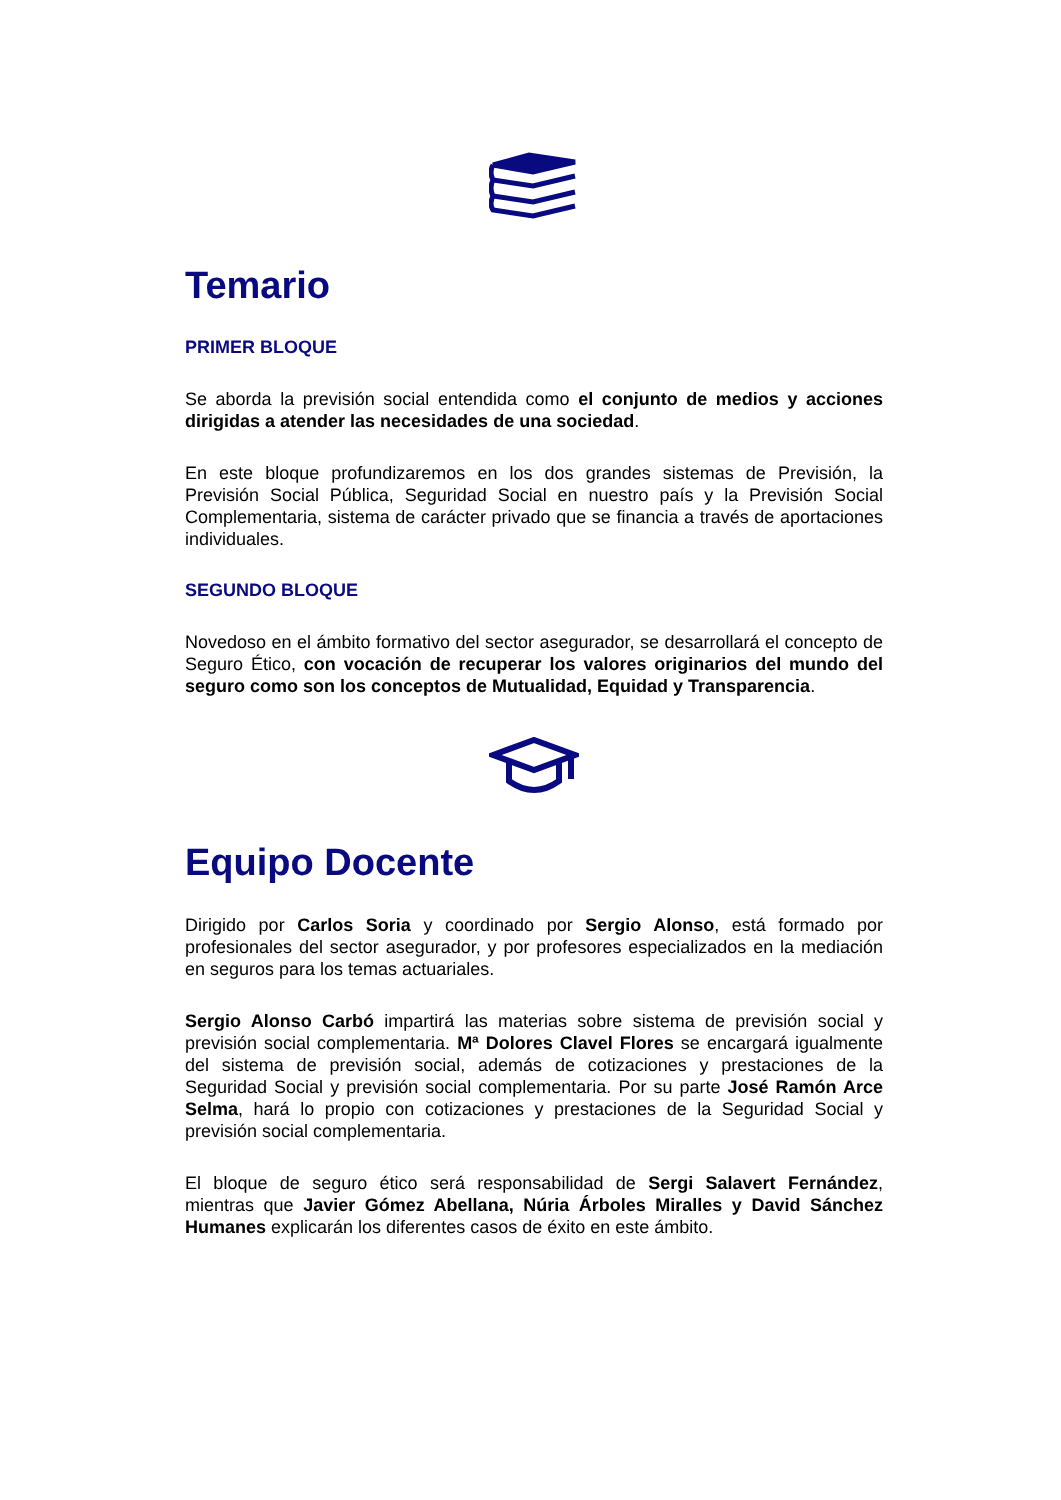Temario
PRIMER BLOQUE
Se aborda la previsión social entendida como el conjunto de medios y acciones dirigidas a atender las necesidades de una sociedad.
En este bloque profundizaremos en los dos grandes sistemas de Previsión, la Previsión Social Pública, Seguridad Social en nuestro país y la Previsión Social Complementaria, sistema de carácter privado que se financia a través de aportaciones individuales.
SEGUNDO BLOQUE
Novedoso en el ámbito formativo del sector asegurador, se desarrollará el concepto de Seguro Ético, con vocación de recuperar los valores originarios del mundo del seguro como son los conceptos de Mutualidad, Equidad y Transparencia.
Equipo Docente
Dirigido por Carlos Soria y coordinado por Sergio Alonso, está formado por profesionales del sector asegurador, y por profesores especializados en la mediación en seguros para los temas actuariales.
Sergio Alonso Carbó impartirá las materias sobre sistema de previsión social y previsión social complementaria. Mª Dolores Clavel Flores se encargará igualmente del sistema de previsión social, además de cotizaciones y prestaciones de la Seguridad Social y previsión social complementaria. Por su parte José Ramón Arce Selma, hará lo propio con cotizaciones y prestaciones de la Seguridad Social y previsión social complementaria.
El bloque de seguro ético será responsabilidad de Sergi Salavert Fernández, mientras que Javier Gómez Abellana, Núria Árboles Miralles y David Sánchez Humanes explicarán los diferentes casos de éxito en este ámbito.